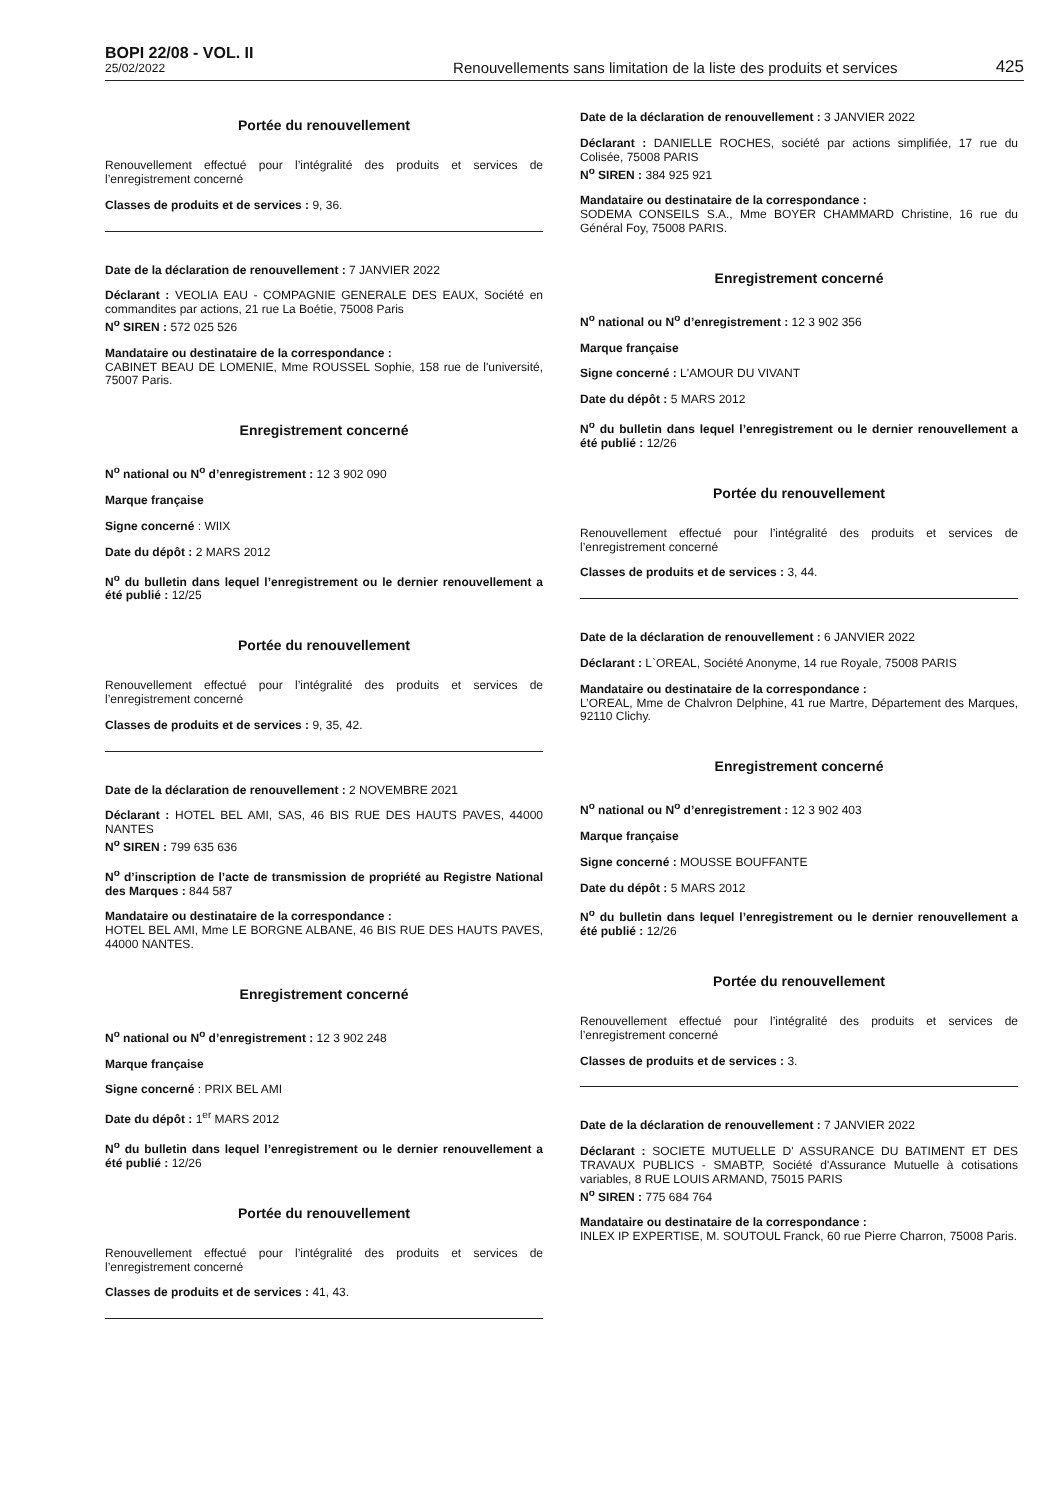BOPI 22/08 - VOL. II
25/02/2022
Renouvellements sans limitation de la liste des produits et services
425
Portée du renouvellement
Renouvellement effectué pour l’intégralité des produits et services de l’enregistrement concerné
Classes de produits et de services : 9, 36.
Date de la déclaration de renouvellement : 7 JANVIER 2022
Déclarant : VEOLIA EAU - COMPAGNIE GENERALE DES EAUX, Société en commandites par actions, 21 rue La Boétie, 75008 Paris
N<sup>o</sup> SIREN : 572 025 526
Mandataire ou destinataire de la correspondance :
CABINET BEAU DE LOMENIE, Mme ROUSSEL Sophie, 158 rue de l'université, 75007 Paris.
Enregistrement concerné
N<sup>o</sup> national ou N<sup>o</sup> d’enregistrement : 12 3 902 090
Marque française
Signe concerné : WIIX
Date du dépôt : 2 MARS 2012
N<sup>o</sup> du bulletin dans lequel l’enregistrement ou le dernier renouvellement a été publié : 12/25
Portée du renouvellement
Renouvellement effectué pour l’intégralité des produits et services de l’enregistrement concerné
Classes de produits et de services : 9, 35, 42.
Date de la déclaration de renouvellement : 2 NOVEMBRE 2021
Déclarant : HOTEL BEL AMI, SAS, 46 BIS RUE DES HAUTS PAVES, 44000 NANTES
N<sup>o</sup> SIREN : 799 635 636
N<sup>o</sup> d’inscription de l’acte de transmission de propriété au Registre National des Marques : 844 587
Mandataire ou destinataire de la correspondance :
HOTEL BEL AMI, Mme LE BORGNE ALBANE, 46 BIS RUE DES HAUTS PAVES, 44000 NANTES.
Enregistrement concerné
N<sup>o</sup> national ou N<sup>o</sup> d’enregistrement : 12 3 902 248
Marque française
Signe concerné : PRIX BEL AMI
Date du dépôt : 1<sup>er</sup> MARS 2012
N<sup>o</sup> du bulletin dans lequel l’enregistrement ou le dernier renouvellement a été publié : 12/26
Portée du renouvellement
Renouvellement effectué pour l’intégralité des produits et services de l’enregistrement concerné
Classes de produits et de services : 41, 43.
Date de la déclaration de renouvellement : 3 JANVIER 2022
Déclarant : DANIELLE ROCHES, société par actions simplifiée, 17 rue du Colisée, 75008 PARIS
N<sup>o</sup> SIREN : 384 925 921
Mandataire ou destinataire de la correspondance :
SODEMA CONSEILS S.A., Mme BOYER CHAMMARD Christine, 16 rue du Général Foy, 75008 PARIS.
Enregistrement concerné
N<sup>o</sup> national ou N<sup>o</sup> d’enregistrement : 12 3 902 356
Marque française
Signe concerné : L'AMOUR DU VIVANT
Date du dépôt : 5 MARS 2012
N<sup>o</sup> du bulletin dans lequel l’enregistrement ou le dernier renouvellement a été publié : 12/26
Portée du renouvellement
Renouvellement effectué pour l’intégralité des produits et services de l’enregistrement concerné
Classes de produits et de services : 3, 44.
Date de la déclaration de renouvellement : 6 JANVIER 2022
Déclarant : L`OREAL, Société Anonyme, 14 rue Royale, 75008 PARIS
Mandataire ou destinataire de la correspondance :
L’OREAL, Mme de Chalvron Delphine, 41 rue Martre, Département des Marques, 92110 Clichy.
Enregistrement concerné
N<sup>o</sup> national ou N<sup>o</sup> d’enregistrement : 12 3 902 403
Marque française
Signe concerné : MOUSSE BOUFFANTE
Date du dépôt : 5 MARS 2012
N<sup>o</sup> du bulletin dans lequel l’enregistrement ou le dernier renouvellement a été publié : 12/26
Portée du renouvellement
Renouvellement effectué pour l’intégralité des produits et services de l’enregistrement concerné
Classes de produits et de services : 3.
Date de la déclaration de renouvellement : 7 JANVIER 2022
Déclarant : SOCIETE MUTUELLE D' ASSURANCE DU BATIMENT ET DES TRAVAUX PUBLICS - SMABTP, Société d'Assurance Mutuelle à cotisations variables, 8 RUE LOUIS ARMAND, 75015 PARIS
N<sup>o</sup> SIREN : 775 684 764
Mandataire ou destinataire de la correspondance :
INLEX IP EXPERTISE, M. SOUTOUL Franck, 60 rue Pierre Charron, 75008 Paris.